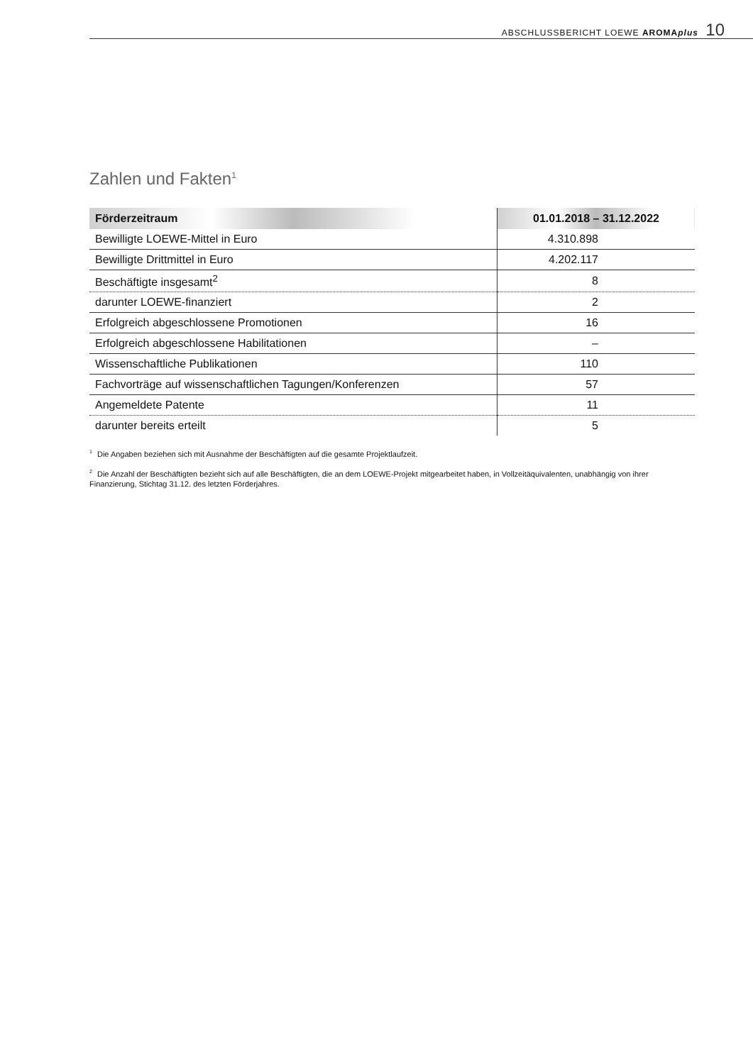ABSCHLUSSBERICHT LOEWE AROMAplus 10
Zahlen und Fakten<sup>1</sup>
| Förderzeitraum | 01.01.2018 – 31.12.2022 |
| --- | --- |
| Bewilligte LOEWE-Mittel in Euro | 4.310.898 |
| Bewilligte Drittmittel in Euro | 4.202.117 |
| Beschäftigte insgesamt<sup>2</sup> | 8 |
| darunter LOEWE-finanziert | 2 |
| Erfolgreich abgeschlossene Promotionen | 16 |
| Erfolgreich abgeschlossene Habilitationen | – |
| Wissenschaftliche Publikationen | 110 |
| Fachvorträge auf wissenschaftlichen Tagungen/Konferenzen | 57 |
| Angemeldete Patente | 11 |
| darunter bereits erteilt | 5 |
<sup>1</sup> Die Angaben beziehen sich mit Ausnahme der Beschäftigten auf die gesamte Projektlaufzeit.
<sup>2</sup> Die Anzahl der Beschäftigten bezieht sich auf alle Beschäftigten, die an dem LOEWE-Projekt mitgearbeitet haben, in Vollzeitäquivalenten, unabhängig von ihrer Finanzierung, Stichtag 31.12. des letzten Förderjahres.